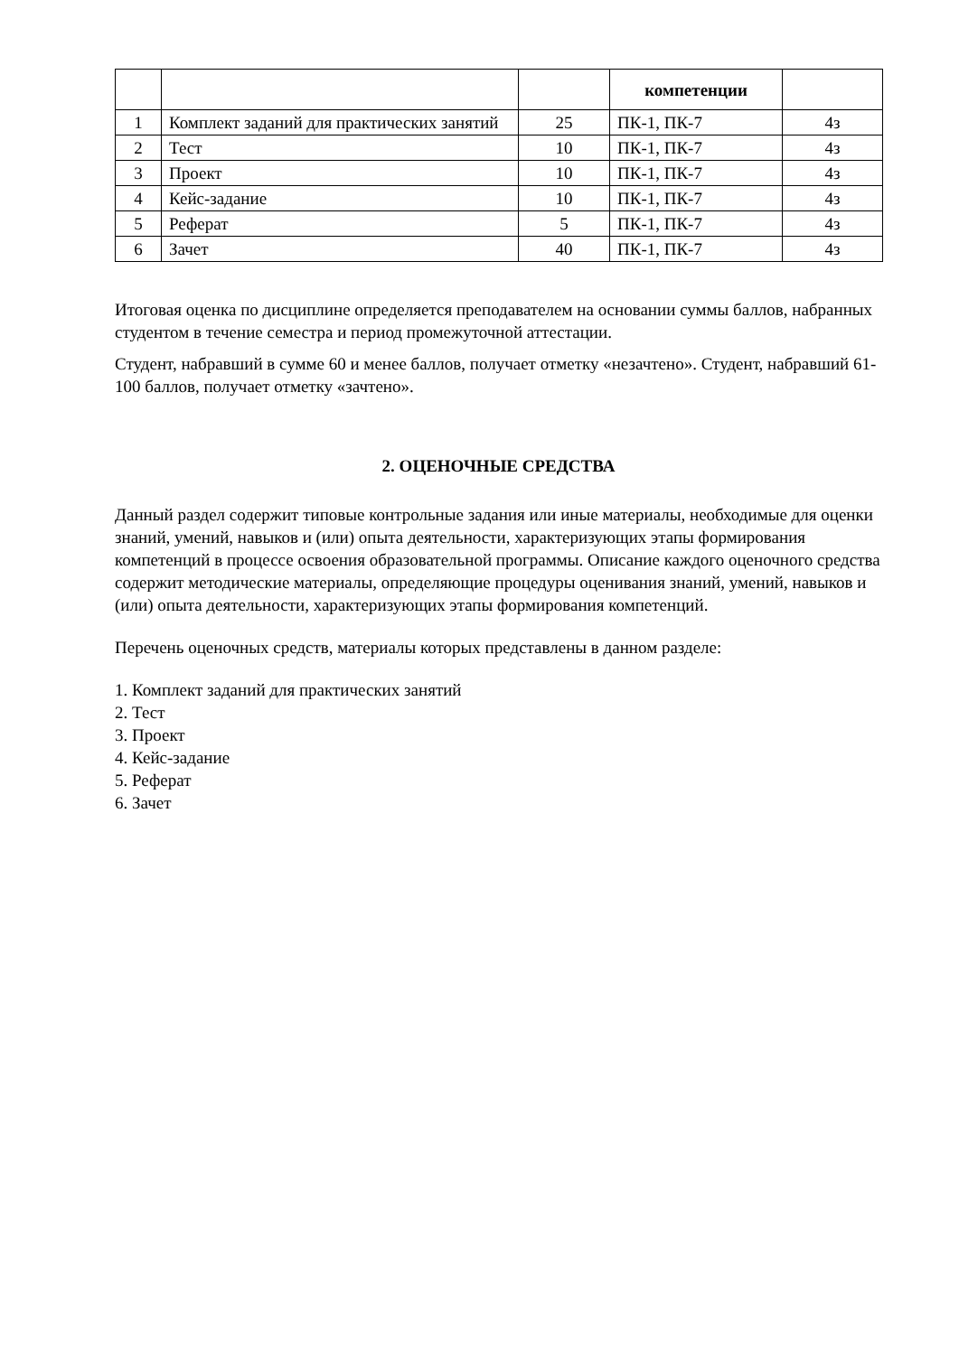| | | | компетенции | |
| --- | --- | --- | --- | --- |
| 1 | Комплект заданий для практических занятий | 25 | ПК-1, ПК-7 | 4з |
| 2 | Тест | 10 | ПК-1, ПК-7 | 4з |
| 3 | Проект | 10 | ПК-1, ПК-7 | 4з |
| 4 | Кейс-задание | 10 | ПК-1, ПК-7 | 4з |
| 5 | Реферат | 5 | ПК-1, ПК-7 | 4з |
| 6 | Зачет | 40 | ПК-1, ПК-7 | 4з |
Итоговая оценка по дисциплине определяется преподавателем на основании суммы баллов, набранных студентом в течение семестра и период промежуточной аттестации.
Студент, набравший в сумме 60 и менее баллов, получает отметку «незачтено». Студент, набравший 61-100 баллов, получает отметку «зачтено».
2. ОЦЕНОЧНЫЕ СРЕДСТВА
Данный раздел содержит типовые контрольные задания или иные материалы, необходимые для оценки знаний, умений, навыков и (или) опыта деятельности, характеризующих этапы формирования компетенций в процессе освоения образовательной программы. Описание каждого оценочного средства содержит методические материалы, определяющие процедуры оценивания знаний, умений, навыков и (или) опыта деятельности, характеризующих этапы формирования компетенций.
Перечень оценочных средств, материалы которых представлены в данном разделе:
1. Комплект заданий для практических занятий
2. Тест
3. Проект
4. Кейс-задание
5. Реферат
6. Зачет